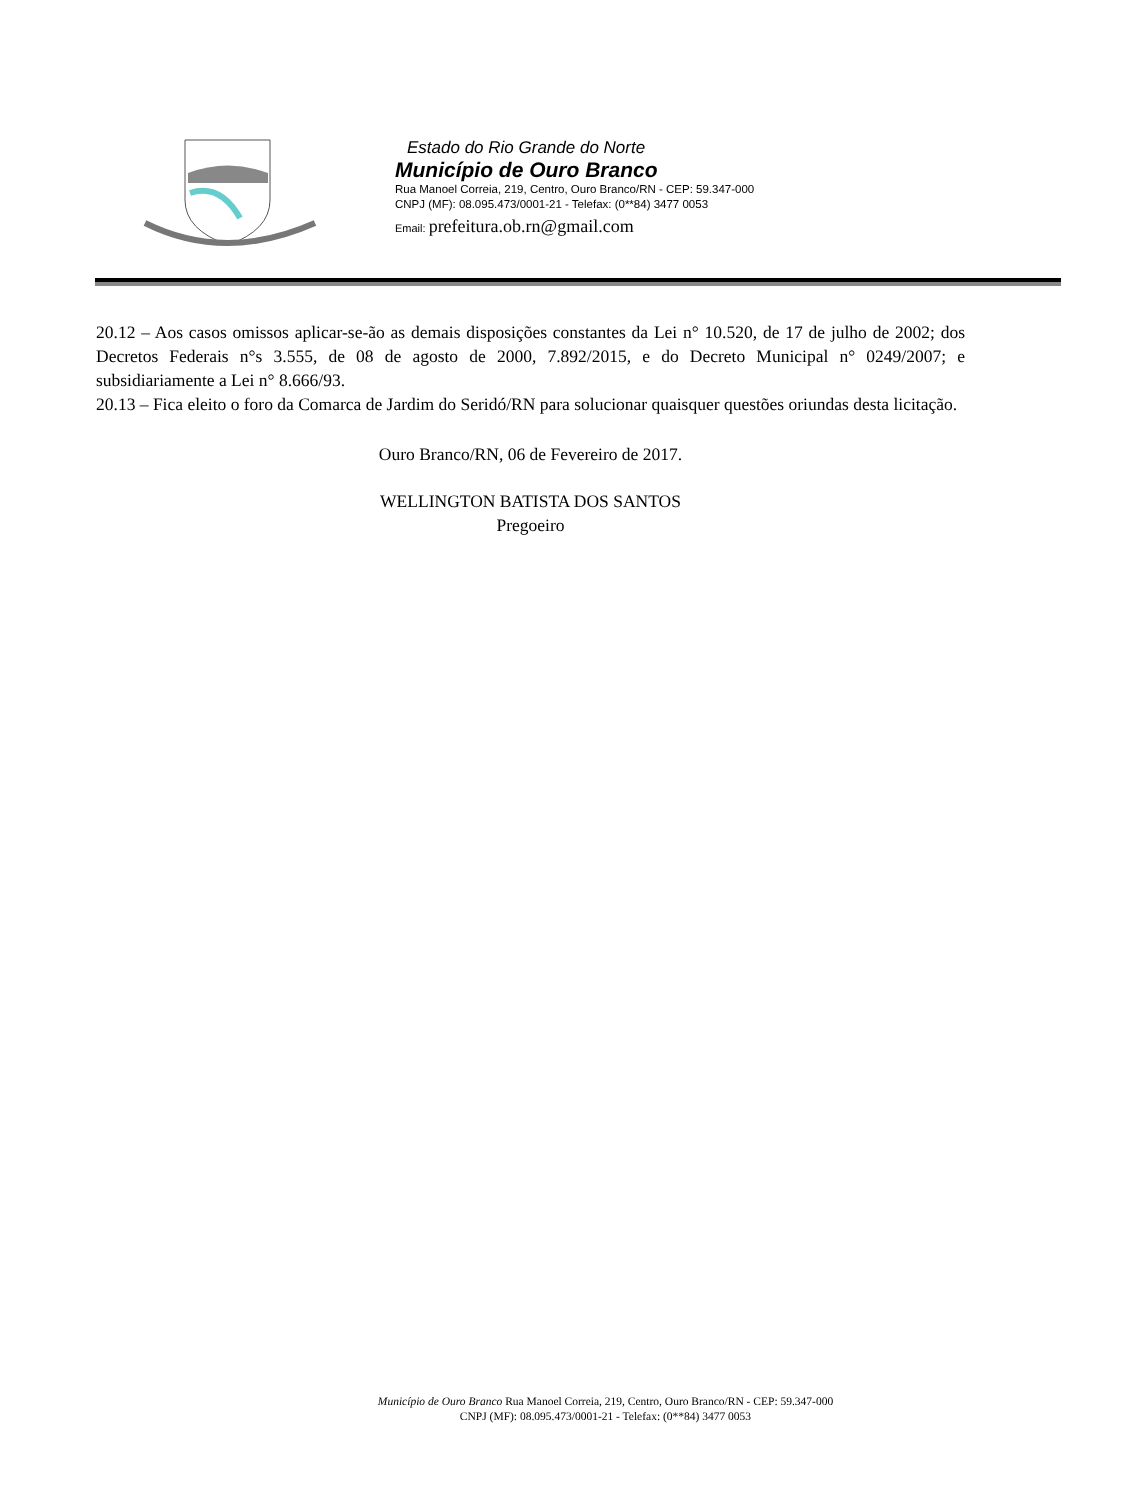Estado do Rio Grande do Norte
Município de Ouro Branco
Rua Manoel Correia, 219, Centro, Ouro Branco/RN - CEP: 59.347-000
CNPJ (MF): 08.095.473/0001-21 - Telefax: (0**84) 3477 0053
Email: prefeitura.ob.rn@gmail.com
20.12 – Aos casos omissos aplicar-se-ão as demais disposições constantes da Lei n° 10.520, de 17 de julho de 2002; dos Decretos Federais n°s 3.555, de 08 de agosto de 2000, 7.892/2015, e do Decreto Municipal n° 0249/2007; e subsidiariamente a Lei n° 8.666/93.
20.13 – Fica eleito o foro da Comarca de Jardim do Seridó/RN para solucionar quaisquer questões oriundas desta licitação.
Ouro Branco/RN, 06 de Fevereiro de 2017.
WELLINGTON BATISTA DOS SANTOS
Pregoeiro
Município de Ouro Branco Rua Manoel Correia, 219, Centro, Ouro Branco/RN - CEP: 59.347-000
CNPJ (MF): 08.095.473/0001-21 - Telefax: (0**84) 3477 0053